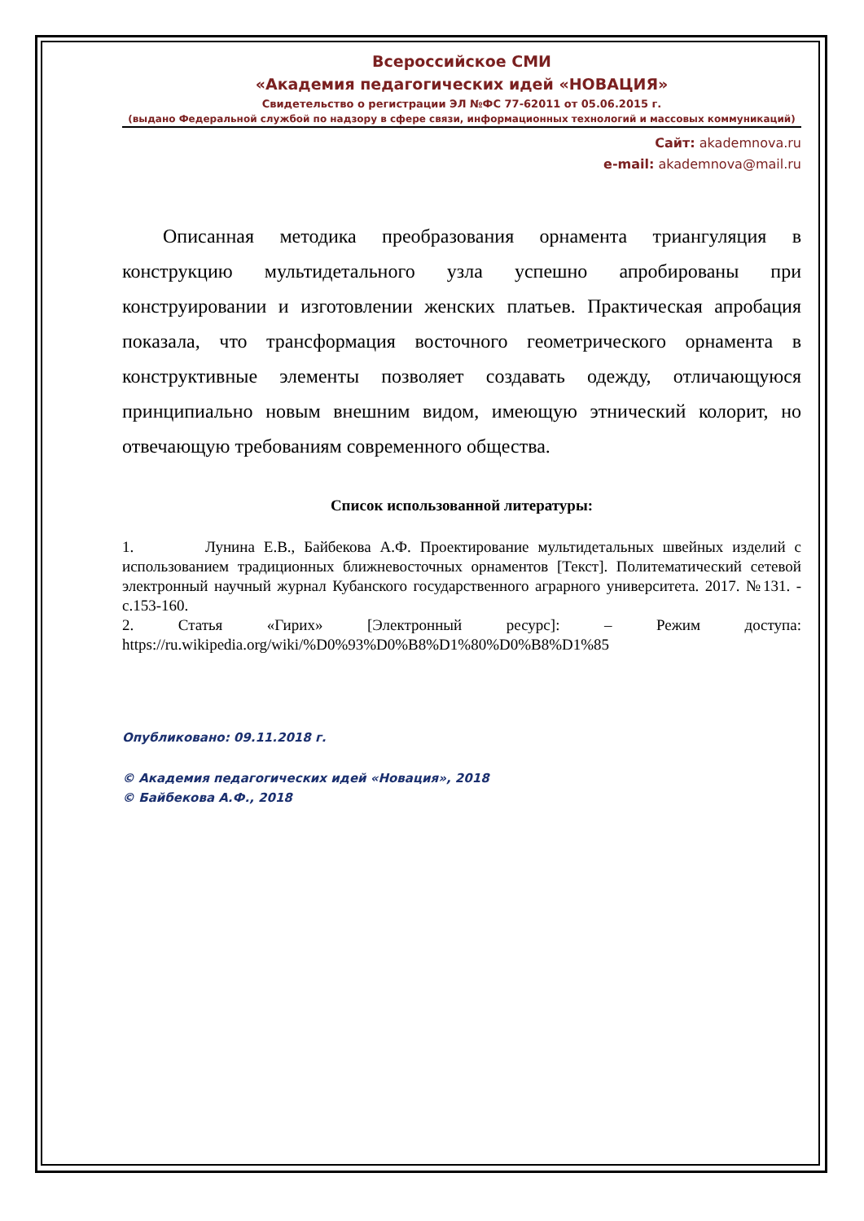Всероссийское СМИ
«Академия педагогических идей «НОВАЦИЯ»
Свидетельство о регистрации ЭЛ №ФС 77-62011 от 05.06.2015 г.
(выдано Федеральной службой по надзору в сфере связи, информационных технологий и массовых коммуникаций)
Сайт: akademnova.ru
e-mail: akademnova@mail.ru
Описанная методика преобразования орнамента триангуляция в конструкцию мультидетального узла успешно апробированы при конструировании и изготовлении женских платьев. Практическая апробация показала, что трансформация восточного геометрического орнамента в конструктивные элементы позволяет создавать одежду, отличающуюся принципиально новым внешним видом, имеющую этнический колорит, но отвечающую требованиям современного общества.
Список использованной литературы:
1. Лунина Е.В., Байбекова А.Ф. Проектирование мультидетальных швейных изделий с использованием традиционных ближневосточных орнаментов [Текст]. Политематический сетевой электронный научный журнал Кубанского государственного аграрного университета. 2017. №131. - с.153-160.
2. Статья «Гирих» [Электронный ресурс]: – Режим доступа: https://ru.wikipedia.org/wiki/%D0%93%D0%B8%D1%80%D0%B8%D1%85
Опубликовано: 09.11.2018 г.
© Академия педагогических идей «Новация», 2018
© Байбекова А.Ф., 2018